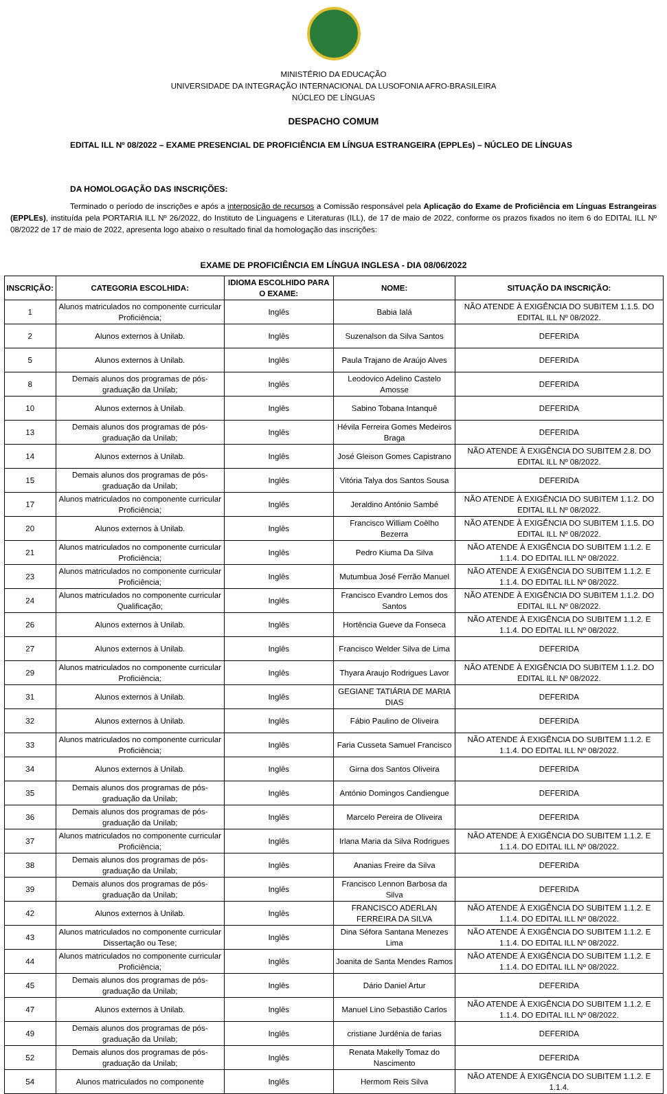MINISTÉRIO DA EDUCAÇÃO
UNIVERSIDADE DA INTEGRAÇÃO INTERNACIONAL DA LUSOFONIA AFRO-BRASILEIRA
NÚCLEO DE LÍNGUAS
DESPACHO COMUM
EDITAL ILL Nº 08/2022 – EXAME PRESENCIAL DE PROFICIÊNCIA EM LÍNGUA ESTRANGEIRA (EPPLEs) – NÚCLEO DE LÍNGUAS
DA HOMOLOGAÇÃO DAS INSCRIÇÕES:
Terminado o período de inscrições e após a interposição de recursos a Comissão responsável pela Aplicação do Exame de Proficiência em Línguas Estrangeiras (EPPLEs), instituída pela PORTARIA ILL Nº 26/2022, do Instituto de Linguagens e Literaturas (ILL), de 17 de maio de 2022, conforme os prazos fixados no item 6 do EDITAL ILL Nº 08/2022 de 17 de maio de 2022, apresenta logo abaixo o resultado final da homologação das inscrições:
EXAME DE PROFICIÊNCIA EM LÍNGUA INGLESA - DIA 08/06/2022
| INSCRIÇÃO: | CATEGORIA ESCOLHIDA: | IDIOMA ESCOLHIDO PARA O EXAME: | NOME: | SITUAÇÃO DA INSCRIÇÃO: |
| --- | --- | --- | --- | --- |
| 1 | Alunos matriculados no componente curricular Proficiência; | Inglês | Babia Ialá | NÃO ATENDE À EXIGÊNCIA DO SUBITEM 1.1.5. DO EDITAL ILL Nº 08/2022. |
| 2 | Alunos externos à Unilab. | Inglês | Suzenalson da Silva Santos | DEFERIDA |
| 5 | Alunos externos à Unilab. | Inglês | Paula Trajano de Araújo Alves | DEFERIDA |
| 8 | Demais alunos dos programas de pós-graduação da Unilab; | Inglês | Leodovico Adelino Castelo Amosse | DEFERIDA |
| 10 | Alunos externos à Unilab. | Inglês | Sabino Tobana Intanquê | DEFERIDA |
| 13 | Demais alunos dos programas de pós-graduação da Unilab; | Inglês | Hévila Ferreira Gomes Medeiros Braga | DEFERIDA |
| 14 | Alunos externos à Unilab. | Inglês | José Gleison Gomes Capistrano | NÃO ATENDE À EXIGÊNCIA DO SUBITEM 2.8. DO EDITAL ILL Nº 08/2022. |
| 15 | Demais alunos dos programas de pós-graduação da Unilab; | Inglês | Vitória Talya dos Santos Sousa | DEFERIDA |
| 17 | Alunos matriculados no componente curricular Proficiência; | Inglês | Jeraldino António Sambé | NÃO ATENDE À EXIGÊNCIA DO SUBITEM 1.1.2. DO EDITAL ILL Nº 08/2022. |
| 20 | Alunos externos à Unilab. | Inglês | Francisco William Coêlho Bezerra | NÃO ATENDE À EXIGÊNCIA DO SUBITEM 1.1.5. DO EDITAL ILL Nº 08/2022. |
| 21 | Alunos matriculados no componente curricular Proficiência; | Inglês | Pedro Kiuma Da Silva | NÃO ATENDE À EXIGÊNCIA DO SUBITEM 1.1.2. E 1.1.4. DO EDITAL ILL Nº 08/2022. |
| 23 | Alunos matriculados no componente curricular Proficiência; | Inglês | Mutumbua José Ferrão Manuel | NÃO ATENDE À EXIGÊNCIA DO SUBITEM 1.1.2. E 1.1.4. DO EDITAL ILL Nº 08/2022. |
| 24 | Alunos matriculados no componente curricular Qualificação; | Inglês | Francisco Evandro Lemos dos Santos | NÃO ATENDE À EXIGÊNCIA DO SUBITEM 1.1.2. DO EDITAL ILL Nº 08/2022. |
| 26 | Alunos externos à Unilab. | Inglês | Hortência Gueve da Fonseca | NÃO ATENDE À EXIGÊNCIA DO SUBITEM 1.1.2. E 1.1.4. DO EDITAL ILL Nº 08/2022. |
| 27 | Alunos externos à Unilab. | Inglês | Francisco Welder Silva de Lima | DEFERIDA |
| 29 | Alunos matriculados no componente curricular Proficiência; | Inglês | Thyara Araujo Rodrigues Lavor | NÃO ATENDE À EXIGÊNCIA DO SUBITEM 1.1.2. DO EDITAL ILL Nº 08/2022. |
| 31 | Alunos externos à Unilab. | Inglês | GEGIANE TATIÁRIA DE MARIA DIAS | DEFERIDA |
| 32 | Alunos externos à Unilab. | Inglês | Fábio Paulino de Oliveira | DEFERIDA |
| 33 | Alunos matriculados no componente curricular Proficiência; | Inglês | Faria Cusseta Samuel Francisco | NÃO ATENDE À EXIGÊNCIA DO SUBITEM 1.1.2. E 1.1.4. DO EDITAL ILL Nº 08/2022. |
| 34 | Alunos externos à Unilab. | Inglês | Girna dos Santos Oliveira | DEFERIDA |
| 35 | Demais alunos dos programas de pós-graduação da Unilab; | Inglês | António Domingos Candiengue | DEFERIDA |
| 36 | Demais alunos dos programas de pós-graduação da Unilab; | Inglês | Marcelo Pereira de Oliveira | DEFERIDA |
| 37 | Alunos matriculados no componente curricular Proficiência; | Inglês | Irlana Maria da Silva Rodrigues | NÃO ATENDE À EXIGÊNCIA DO SUBITEM 1.1.2. E 1.1.4. DO EDITAL ILL Nº 08/2022. |
| 38 | Demais alunos dos programas de pós-graduação da Unilab; | Inglês | Ananias Freire da Silva | DEFERIDA |
| 39 | Demais alunos dos programas de pós-graduação da Unilab; | Inglês | Francisco Lennon Barbosa da Silva | DEFERIDA |
| 42 | Alunos externos à Unilab. | Inglês | FRANCISCO ADERLAN FERREIRA DA SILVA | NÃO ATENDE À EXIGÊNCIA DO SUBITEM 1.1.2. E 1.1.4. DO EDITAL ILL Nº 08/2022. |
| 43 | Alunos matriculados no componente curricular Dissertação ou Tese; | Inglês | Dina Séfora Santana Menezes Lima | NÃO ATENDE À EXIGÊNCIA DO SUBITEM 1.1.2. E 1.1.4. DO EDITAL ILL Nº 08/2022. |
| 44 | Alunos matriculados no componente curricular Proficiência; | Inglês | Joanita de Santa Mendes Ramos | NÃO ATENDE À EXIGÊNCIA DO SUBITEM 1.1.2. E 1.1.4. DO EDITAL ILL Nº 08/2022. |
| 45 | Demais alunos dos programas de pós-graduação da Unilab; | Inglês | Dário Daniel Artur | DEFERIDA |
| 47 | Alunos externos à Unilab. | Inglês | Manuel Lino Sebastião Carlos | NÃO ATENDE À EXIGÊNCIA DO SUBITEM 1.1.2. E 1.1.4. DO EDITAL ILL Nº 08/2022. |
| 49 | Demais alunos dos programas de pós-graduação da Unilab; | Inglês | cristiane Jurdênia de farias | DEFERIDA |
| 52 | Demais alunos dos programas de pós-graduação da Unilab; | Inglês | Renata Makelly Tomaz do Nascimento | DEFERIDA |
| 54 | Alunos matriculados no componente | Inglês | Hermom Reis Silva | NÃO ATENDE À EXIGÊNCIA DO SUBITEM 1.1.2. E 1.1.4. |